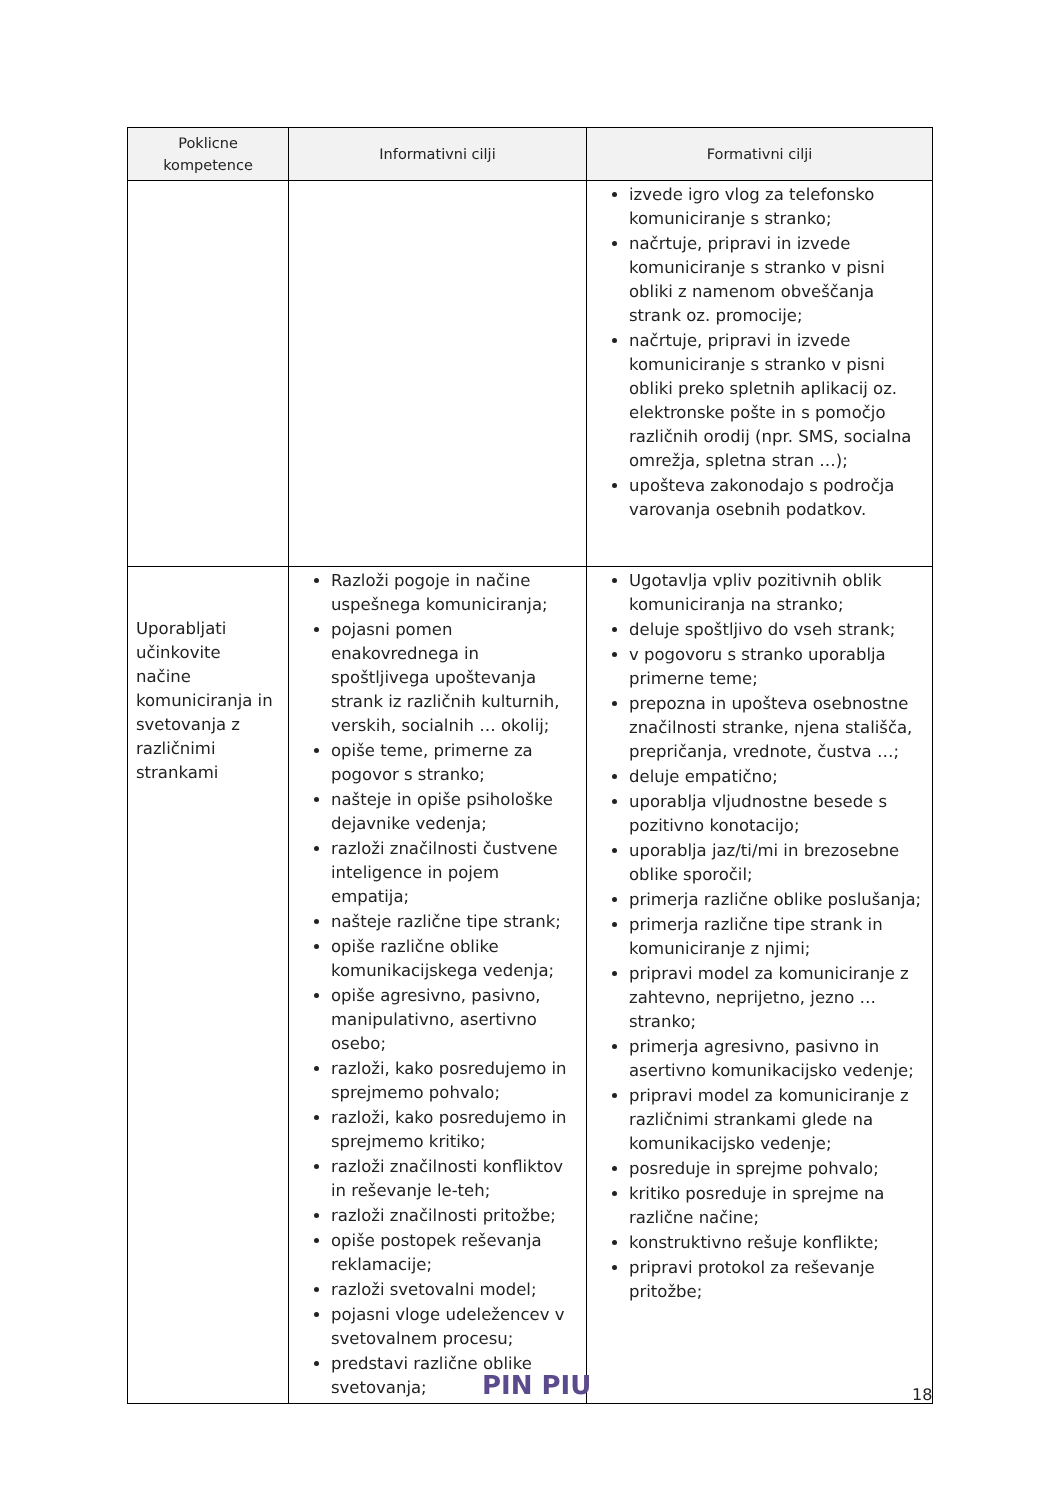| Poklicne kompetence | Informativni cilji | Formativni cilji |
| --- | --- | --- |
| | | izvede igro vlog za telefonsko komuniciranje s stranko; načrtuje, pripravi in izvede komuniciranje s stranko v pisni obliki z namenom obveščanja strank oz. promocije; načrtuje, pripravi in izvede komuniciranje s stranko v pisni obliki preko spletnih aplikacij oz. elektronske pošte in s pomočjo različnih orodij (npr. SMS, socialna omrežja, spletna stran …); upošteva zakonodajo s področja varovanja osebnih podatkov. |
| Uporabljati učinkovite načine komuniciranja in svetovanja z različnimi strankami | Razloži pogoje in načine uspešnega komuniciranja; pojasni pomen enakovrednega in spoštljivega upoštevanja strank iz različnih kulturnih, verskih, socialnih … okolij; opiše teme, primerne za pogovor s stranko; našteje in opiše psihološke dejavnike vedenja; razloži značilnosti čustvene inteligence in pojem empatija; našteje različne tipe strank; opiše različne oblike komunikacijskega vedenja; opiše agresivno, pasivno, manipulativno, asertivno osebo; razloži, kako posredujemo in sprejmemo pohvalo; razloži, kako posredujemo in sprejmemo kritiko; razloži značilnosti konfliktov in reševanje le-teh; razloži značilnosti pritožbe; opiše postopek reševanja reklamacije; razloži svetovalni model; pojasni vloge udeležencev v svetovalnem procesu; predstavi različne oblike svetovanja; | Ugotavlja vpliv pozitivnih oblik komuniciranja na stranko; deluje spoštljivo do vseh strank; v pogovoru s stranko uporablja primerne teme; prepozna in upošteva osebnostne značilnosti stranke, njena stališča, prepričanja, vrednote, čustva …; deluje empatično; uporablja vljudnostne besede s pozitivno konotacijo; uporablja jaz/ti/mi in brezosebne oblike sporočil; primerja različne oblike poslušanja; primerja različne tipe strank in komuniciranje z njimi; pripravi model za komuniciranje z zahtevno, neprijetno, jezno … stranko; primerja agresivno, pasivno in asertivno komunikacijsko vedenje; pripravi model za komuniciranje z različnimi strankami glede na komunikacijsko vedenje; posreduje in sprejme pohvalo; kritiko posreduje in sprejme na različne načine; konstruktivno rešuje konflikte; pripravi protokol za reševanje pritožbe; |
PIN PIU 18